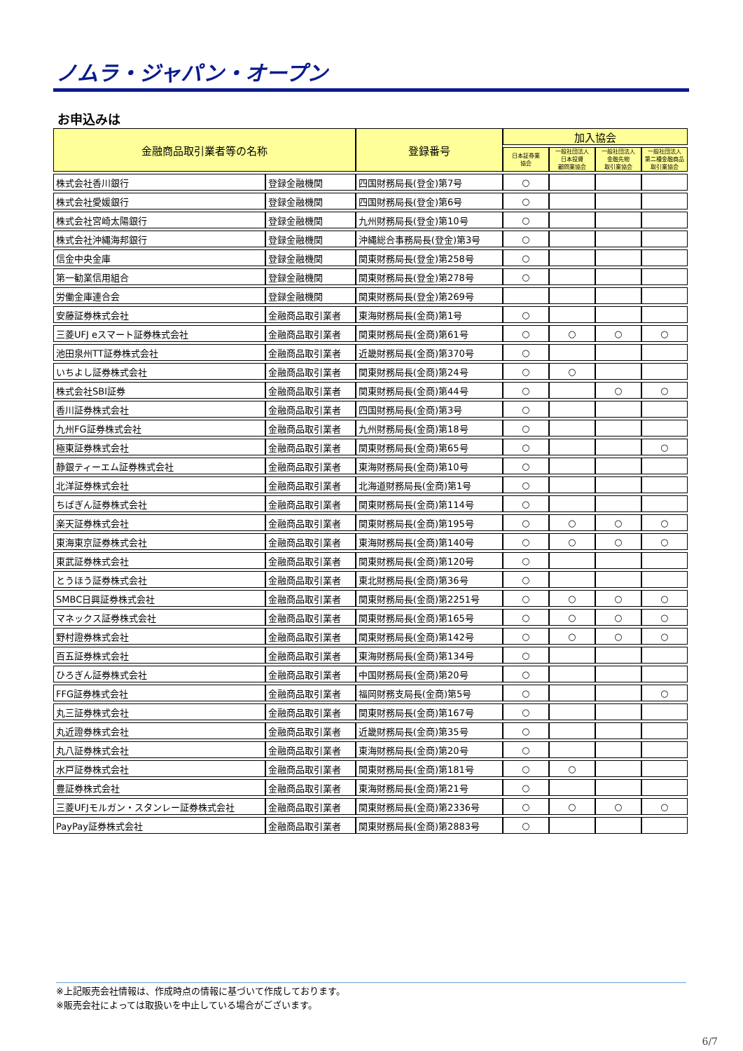ノムラ・ジャパン・オープン
お申込みは
| 金融商品取引業者等の名称 | | 登録番号 | 加入協会 | | | |
| --- | --- | --- | --- | --- | --- | --- |
| | | | 日本証券業 協会 | 一般社団法人 日本投資 顧問業協会 | 一般社団法人 金融先物 取引業協会 | 一般社団法人 第二種金融商品 取引業協会 |
| 株式会社香川銀行 | 登録金融機関 | 四国財務局長(登金)第7号 | ○ | | | |
| 株式会社愛媛銀行 | 登録金融機関 | 四国財務局長(登金)第6号 | ○ | | | |
| 株式会社宮崎太陽銀行 | 登録金融機関 | 九州財務局長(登金)第10号 | ○ | | | |
| 株式会社沖縄海邦銀行 | 登録金融機関 | 沖縄総合事務局長(登金)第3号 | ○ | | | |
| 信金中央金庫 | 登録金融機関 | 関東財務局長(登金)第258号 | ○ | | | |
| 第一勧業信用組合 | 登録金融機関 | 関東財務局長(登金)第278号 | ○ | | | |
| 労働金庫連合会 | 登録金融機関 | 関東財務局長(登金)第269号 | | | | |
| 安藤証券株式会社 | 金融商品取引業者 | 東海財務局長(金商)第1号 | ○ | | | |
| 三菱UFJ eスマート証券株式会社 | 金融商品取引業者 | 関東財務局長(金商)第61号 | ○ | ○ | ○ | ○ |
| 池田泉州TT証券株式会社 | 金融商品取引業者 | 近畿財務局長(金商)第370号 | ○ | | | |
| いちよし証券株式会社 | 金融商品取引業者 | 関東財務局長(金商)第24号 | ○ | ○ | | |
| 株式会社SBI証券 | 金融商品取引業者 | 関東財務局長(金商)第44号 | ○ | | ○ | ○ |
| 香川証券株式会社 | 金融商品取引業者 | 四国財務局長(金商)第3号 | ○ | | | |
| 九州FG証券株式会社 | 金融商品取引業者 | 九州財務局長(金商)第18号 | ○ | | | |
| 極東証券株式会社 | 金融商品取引業者 | 関東財務局長(金商)第65号 | ○ | | | ○ |
| 静銀ティーエム証券株式会社 | 金融商品取引業者 | 東海財務局長(金商)第10号 | ○ | | | |
| 北洋証券株式会社 | 金融商品取引業者 | 北海道財務局長(金商)第1号 | ○ | | | |
| ちばぎん証券株式会社 | 金融商品取引業者 | 関東財務局長(金商)第114号 | ○ | | | |
| 楽天証券株式会社 | 金融商品取引業者 | 関東財務局長(金商)第195号 | ○ | ○ | ○ | ○ |
| 東海東京証券株式会社 | 金融商品取引業者 | 東海財務局長(金商)第140号 | ○ | ○ | ○ | ○ |
| 東武証券株式会社 | 金融商品取引業者 | 関東財務局長(金商)第120号 | ○ | | | |
| とうほう証券株式会社 | 金融商品取引業者 | 東北財務局長(金商)第36号 | ○ | | | |
| SMBC日興証券株式会社 | 金融商品取引業者 | 関東財務局長(金商)第2251号 | ○ | ○ | ○ | ○ |
| マネックス証券株式会社 | 金融商品取引業者 | 関東財務局長(金商)第165号 | ○ | ○ | ○ | ○ |
| 野村證券株式会社 | 金融商品取引業者 | 関東財務局長(金商)第142号 | ○ | ○ | ○ | ○ |
| 百五証券株式会社 | 金融商品取引業者 | 東海財務局長(金商)第134号 | ○ | | | |
| ひろぎん証券株式会社 | 金融商品取引業者 | 中国財務局長(金商)第20号 | ○ | | | |
| FFG証券株式会社 | 金融商品取引業者 | 福岡財務支局長(金商)第5号 | ○ | | | ○ |
| 丸三証券株式会社 | 金融商品取引業者 | 関東財務局長(金商)第167号 | ○ | | | |
| 丸近證券株式会社 | 金融商品取引業者 | 近畿財務局長(金商)第35号 | ○ | | | |
| 丸八証券株式会社 | 金融商品取引業者 | 東海財務局長(金商)第20号 | ○ | | | |
| 水戸証券株式会社 | 金融商品取引業者 | 関東財務局長(金商)第181号 | ○ | ○ | | |
| 豊証券株式会社 | 金融商品取引業者 | 東海財務局長(金商)第21号 | ○ | | | |
| 三菱UFJモルガン・スタンレー証券株式会社 | 金融商品取引業者 | 関東財務局長(金商)第2336号 | ○ | ○ | ○ | ○ |
| PayPay証券株式会社 | 金融商品取引業者 | 関東財務局長(金商)第2883号 | ○ | | | |
※上記販売会社情報は、作成時点の情報に基づいて作成しております。
※販売会社によっては取扱いを中止している場合がございます。
6/7